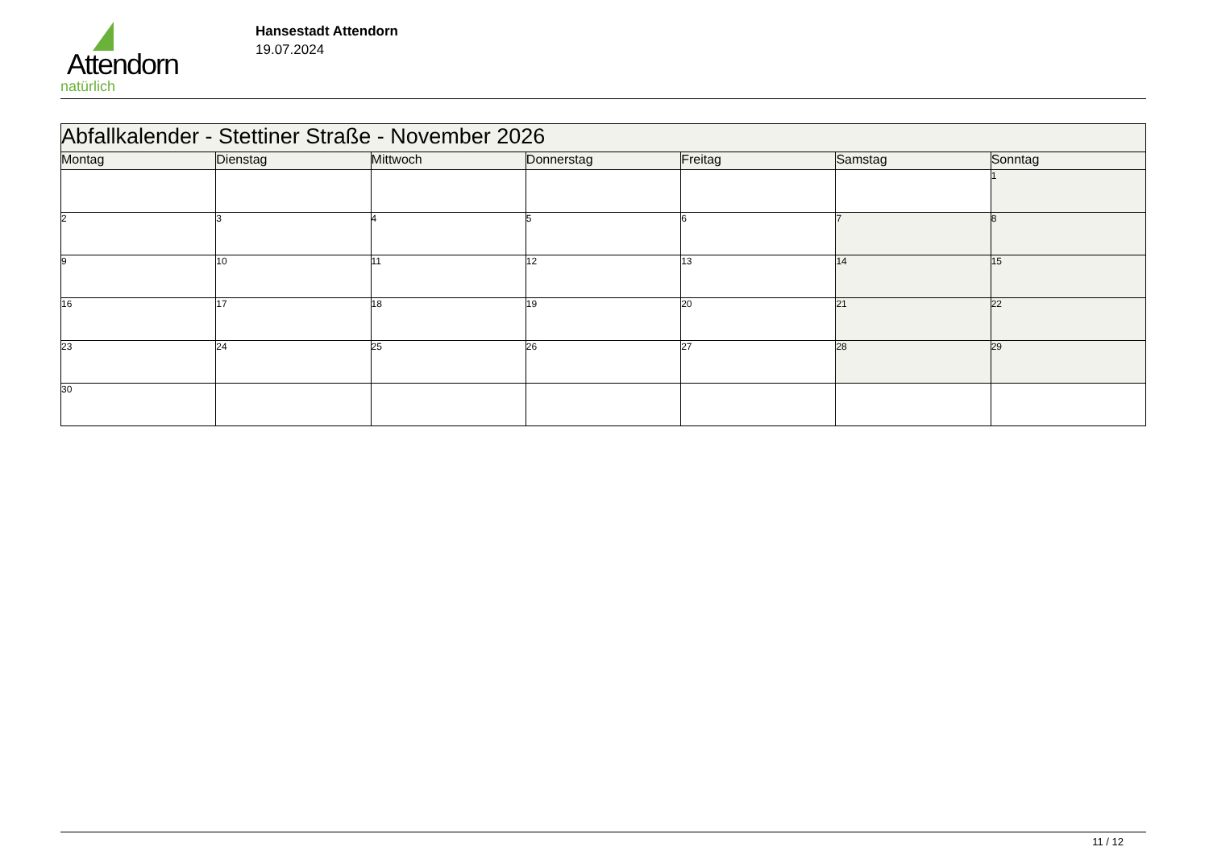Attendorn
natürlich
Hansestadt Attendorn
19.07.2024
| Abfallkalender - Stettiner Straße - November 2026 | | | | | | |
| Montag | Dienstag | Mittwoch | Donnerstag | Freitag | Samstag | Sonntag |
| | | | | | | 1 |
| 2 | 3 | 4 | 5 | 6 | 7 | 8 |
| 9 | 10 | 11 | 12 | 13 | 14 | 15 |
| 16 | 17 | 18 | 19 | 20 | 21 | 22 |
| 23 | 24 | 25 | 26 | 27 | 28 | 29 |
| 30 | | | | | | |
11 / 12